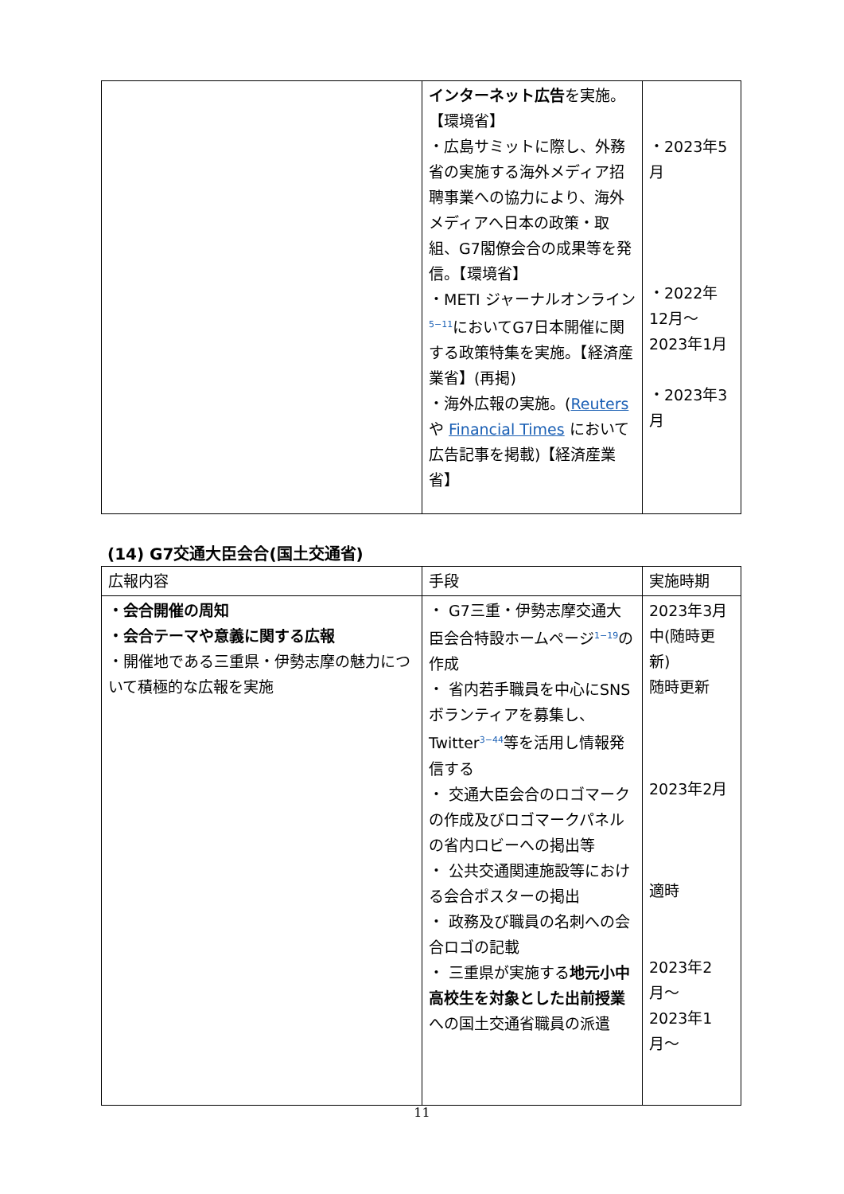| | インターネット広告 を実施。【環境省】 ・広島サミットに際し、外務省の実施する海外メディア招聘事業への協力により、海外メディアへ日本の政策・取組、G7閣僚会合の成果等を発信。【環境省】 ・METI ジャーナルオンライン<sup>5−11</sup>においてG7日本開催に関する政策特集を実施。【経済産業省】(再掲) ・海外広報の実施。( Reuters や Financial Times において広告記事を掲載)【経済産業省】 | ・2023年5月 ・2022年12月〜2023年1月 ・2023年3月 |
(14) G7交通大臣会合(国土交通省)
| 広報内容 | 手段 | 実施時期 |
| --- | --- | --- |
| ・会合開催の周知 ・会合テーマや意義に関する広報 ・開催地である三重県・伊勢志摩の魅力について積極的な広報を実施 | ・ G7三重・伊勢志摩交通大臣会合特設ホームページ<sup>1−19</sup>の作成 ・ 省内若手職員を中心にSNSボランティアを募集し、Twitter<sup>3−44</sup>等を活用し情報発信する ・ 交通大臣会合のロゴマークの作成及びロゴマークパネルの省内ロビーへの掲出等 ・ 公共交通関連施設等における会合ポスターの掲出 ・ 政務及び職員の名刺への会合ロゴの記載 ・ 三重県が実施する 地元小中高校生を対象とした出前授業 への国土交通省職員の派遣 | 2023年3月中(随時更新) 随時更新 2023年2月 適時 2023年2月〜 2023年1月〜 |
11